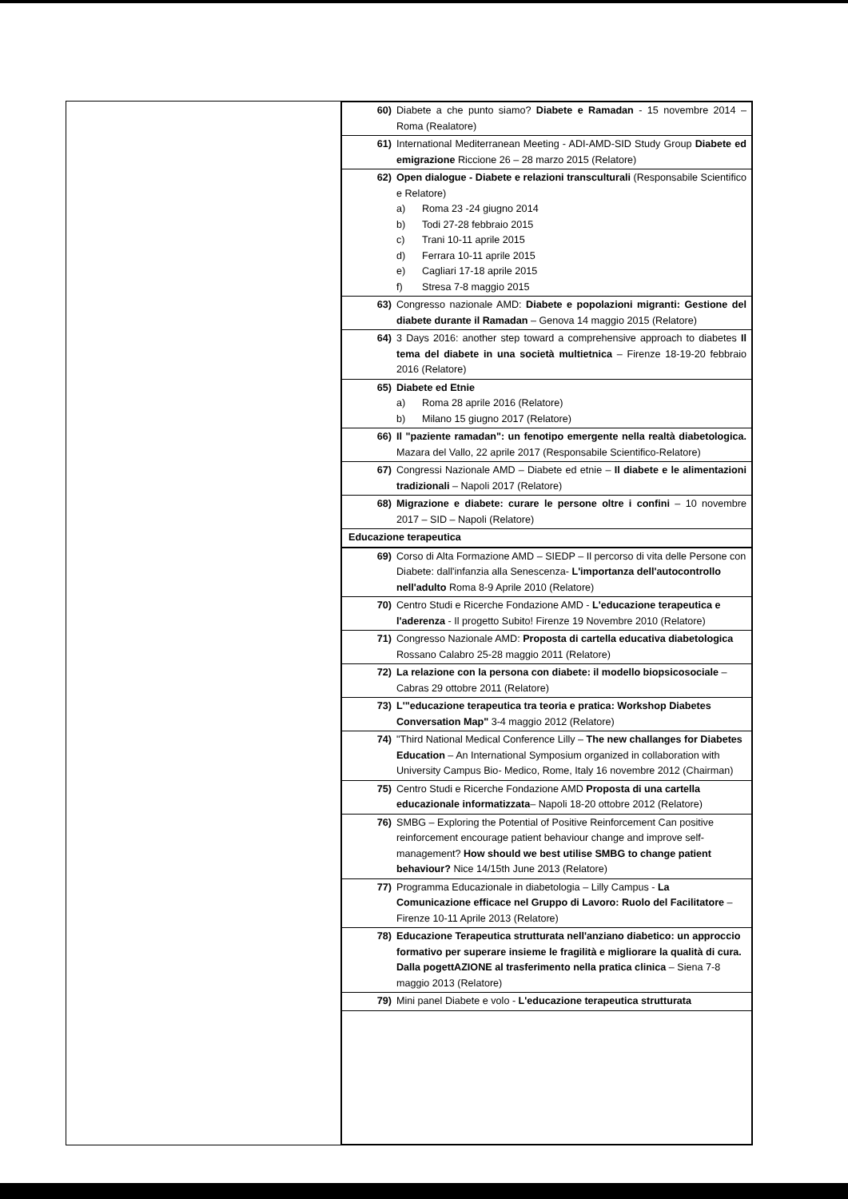| 60) | Diabete a che punto siamo? Diabete e Ramadan - 15 novembre 2014 – Roma (Realatore) |
| 61) | International Mediterranean Meeting - ADI-AMD-SID Study Group Diabete ed emigrazione Riccione 26 – 28 marzo 2015 (Relatore) |
| 62) | Open dialogue - Diabete e relazioni transculturali (Responsabile Scientifico e Relatore) a) Roma 23 -24 giugno 2014 b) Todi 27-28 febbraio 2015 c) Trani 10-11 aprile 2015 d) Ferrara 10-11 aprile 2015 e) Cagliari 17-18 aprile 2015 f) Stresa 7-8 maggio 2015 |
| 63) | Congresso nazionale AMD: Diabete e popolazioni migranti: Gestione del diabete durante il Ramadan – Genova 14 maggio 2015 (Relatore) |
| 64) | 3 Days 2016: another step toward a comprehensive approach to diabetes Il tema del diabete in una società multietnica – Firenze 18-19-20 febbraio 2016 (Relatore) |
| 65) | Diabete ed Etnie a) Roma 28 aprile 2016 (Relatore) b) Milano 15 giugno 2017 (Relatore) |
| 66) | Il "paziente ramadan": un fenotipo emergente nella realtà diabetologica. Mazara del Vallo, 22 aprile 2017 (Responsabile Scientifico-Relatore) |
| 67) | Congressi Nazionale AMD – Diabete ed etnie – Il diabete e le alimentazioni tradizionali – Napoli 2017 (Relatore) |
| 68) | Migrazione e diabete: curare le persone oltre i confini – 10 novembre 2017 – SID – Napoli (Relatore) |
| Educazione terapeutica | |
| 69) | Corso di Alta Formazione AMD – SIEDP – Il percorso di vita delle Persone con Diabete: dall'infanzia alla Senescenza- L'importanza dell'autocontrollo nell'adulto Roma 8-9 Aprile 2010 (Relatore) |
| 70) | Centro Studi e Ricerche Fondazione AMD - L'educazione terapeutica e l'aderenza - Il progetto Subito! Firenze 19 Novembre 2010 (Relatore) |
| 71) | Congresso Nazionale AMD: Proposta di cartella educativa diabetologica Rossano Calabro 25-28 maggio 2011 (Relatore) |
| 72) | La relazione con la persona con diabete: il modello biopsicosociale – Cabras 29 ottobre 2011 (Relatore) |
| 73) | L'"educazione terapeutica tra teoria e pratica: Workshop Diabetes Conversation Map" 3-4 maggio 2012 (Relatore) |
| 74) | "Third National Medical Conference Lilly – The new challanges for Diabetes Education – An International Symposium organized in collaboration with University Campus Bio- Medico, Rome, Italy 16 novembre 2012 (Chairman) |
| 75) | Centro Studi e Ricerche Fondazione AMD Proposta di una cartella educazionale informatizzata – Napoli 18-20 ottobre 2012 (Relatore) |
| 76) | SMBG – Exploring the Potential of Positive Reinforcement Can positive reinforcement encourage patient behaviour change and improve self-management? How should we best utilise SMBG to change patient behaviour? Nice 14/15th June 2013 (Relatore) |
| 77) | Programma Educazionale in diabetologia – Lilly Campus - La Comunicazione efficace nel Gruppo di Lavoro: Ruolo del Facilitatore – Firenze 10-11 Aprile 2013 (Relatore) |
| 78) | Educazione Terapeutica strutturata nell'anziano diabetico: un approccio formativo per superare insieme le fragilità e migliorare la qualità di cura. Dalla pogettAZIONE al trasferimento nella pratica clinica – Siena 7-8 maggio 2013 (Relatore) |
| 79) | Mini panel Diabete e volo - L'educazione terapeutica strutturata |